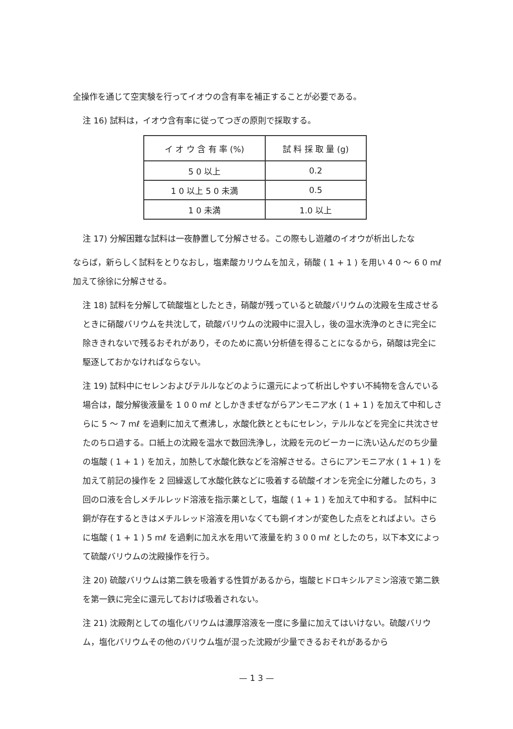全操作を通じて空実験を行ってイオウの含有率を補正することが必要である。
注 16) 試料は，イオウ含有率に従ってつぎの原則で採取する。
| イ オ ウ 含 有 率 (%) | 試 料 採 取 量 (g) |
| --- | --- |
| 5 0 以上 | 0.2 |
| 1 0 以上 5 0 未満 | 0.5 |
| 1 0 未満 | 1.0 以上 |
注 17) 分解困難な試料は一夜静置して分解させる。この際もし遊離のイオウが析出したな
ならば，新らしく試料をとりなおし，塩素酸カリウムを加え，硝酸 ( 1 + 1 ) を用い 4 0 〜 6 0 mℓ 加えて徐徐に分解させる。
注 18) 試料を分解して硫酸塩としたとき，硝酸が残っていると硫酸バリウムの沈殿を生成させるときに硝酸バリウムを共沈して，硫酸バリウムの沈殿中に混入し，後の温水洗浄のときに完全に除ききれないで残るおそれがあり，そのために高い分析値を得ることになるから，硝酸は完全に駆逐しておかなければならない。
注 19) 試料中にセレンおよびテルルなどのように還元によって析出しやすい不純物を含んでいる場合は，酸分解後液量を 1 0 0 mℓ としかきまぜながらアンモニア水 ( 1 + 1 ) を加えて中和しさらに 5 〜 7 mℓ を過剰に加えて煮沸し，水酸化鉄とともにセレン，テルルなどを完全に共沈させたのちロ過する。ロ紙上の沈殿を温水で数回洗浄し，沈殿を元のビーカーに洗い込んだのち少量の塩酸 ( 1 + 1 ) を加え，加熱して水酸化鉄などを溶解させる。さらにアンモニア水 ( 1 + 1 ) を加えて前記の操作を 2 回繰返して水酸化鉄などに吸着する硫酸イオンを完全に分離したのち，3 回のロ液を合しメチルレッド溶液を指示薬として，塩酸 ( 1 + 1 ) を加えて中和する。 試料中に銅が存在するときはメチルレッド溶液を用いなくても銅イオンが変色した点をとればよい。さらに塩酸 ( 1 + 1 ) 5 mℓ を過剰に加え水を用いて液量を約 3 0 0 mℓ としたのち，以下本文によって硫酸バリウムの沈殿操作を行う。
注 20) 硫酸バリウムは第二鉄を吸着する性質があるから，塩酸ヒドロキシルアミン溶液で第二鉄を第一鉄に完全に還元しておけば吸着されない。
注 21) 沈殿剤としての塩化バリウムは濃厚溶液を一度に多量に加えてはいけない。硫酸バリウム，塩化バリウムその他のバリウム塩が混った沈殿が少量できるおそれがあるから
— 1 3 —